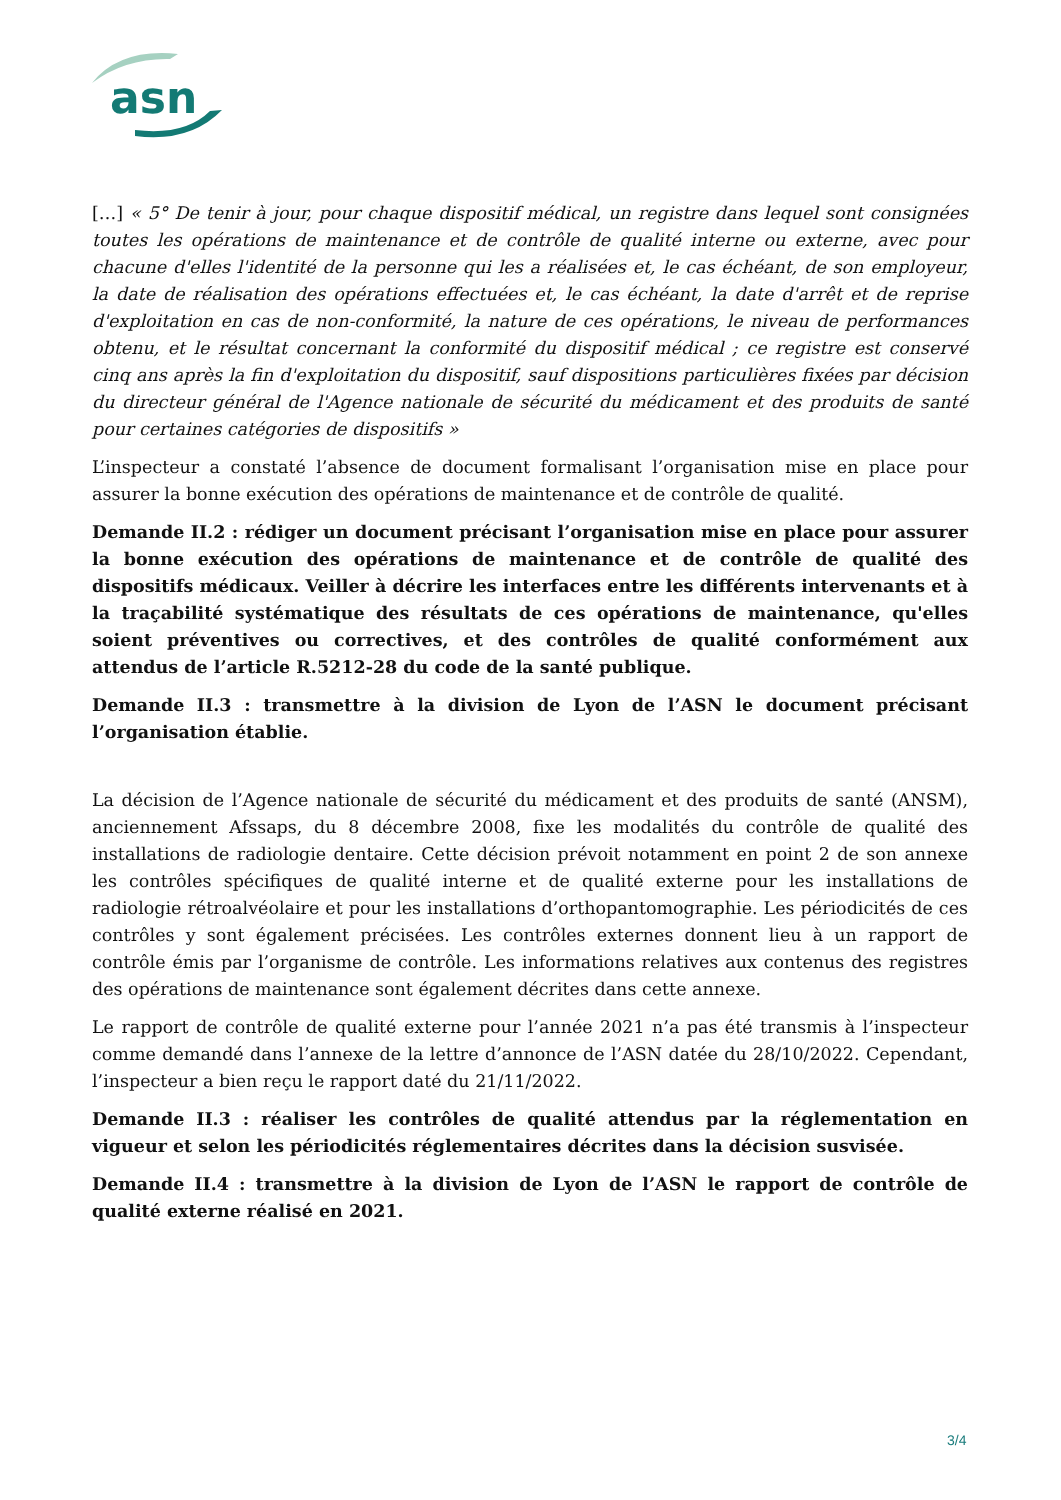asn
[…] « 5° De tenir à jour, pour chaque dispositif médical, un registre dans lequel sont consignées toutes les opérations de maintenance et de contrôle de qualité interne ou externe, avec pour chacune d'elles l'identité de la personne qui les a réalisées et, le cas échéant, de son employeur, la date de réalisation des opérations effectuées et, le cas échéant, la date d'arrêt et de reprise d'exploitation en cas de non-conformité, la nature de ces opérations, le niveau de performances obtenu, et le résultat concernant la conformité du dispositif médical ; ce registre est conservé cinq ans après la fin d'exploitation du dispositif, sauf dispositions particulières fixées par décision du directeur général de l'Agence nationale de sécurité du médicament et des produits de santé pour certaines catégories de dispositifs »
L’inspecteur a constaté l’absence de document formalisant l’organisation mise en place pour assurer la bonne exécution des opérations de maintenance et de contrôle de qualité.
Demande II.2 : rédiger un document précisant l’organisation mise en place pour assurer la bonne exécution des opérations de maintenance et de contrôle de qualité des dispositifs médicaux. Veiller à décrire les interfaces entre les différents intervenants et à la traçabilité systématique des résultats de ces opérations de maintenance, qu'elles soient préventives ou correctives, et des contrôles de qualité conformément aux attendus de l’article R.5212-28 du code de la santé publique.
Demande II.3 : transmettre à la division de Lyon de l’ASN le document précisant l’organisation établie.
La décision de l’Agence nationale de sécurité du médicament et des produits de santé (ANSM), anciennement Afssaps, du 8 décembre 2008, fixe les modalités du contrôle de qualité des installations de radiologie dentaire. Cette décision prévoit notamment en point 2 de son annexe les contrôles spécifiques de qualité interne et de qualité externe pour les installations de radiologie rétroalvéolaire et pour les installations d’orthopantomographie. Les périodicités de ces contrôles y sont également précisées. Les contrôles externes donnent lieu à un rapport de contrôle émis par l’organisme de contrôle. Les informations relatives aux contenus des registres des opérations de maintenance sont également décrites dans cette annexe.
Le rapport de contrôle de qualité externe pour l’année 2021 n’a pas été transmis à l’inspecteur comme demandé dans l’annexe de la lettre d’annonce de l’ASN datée du 28/10/2022. Cependant, l’inspecteur a bien reçu le rapport daté du 21/11/2022.
Demande II.3 : réaliser les contrôles de qualité attendus par la réglementation en vigueur et selon les périodicités réglementaires décrites dans la décision susvisée.
Demande II.4 : transmettre à la division de Lyon de l’ASN le rapport de contrôle de qualité externe réalisé en 2021.
3/4